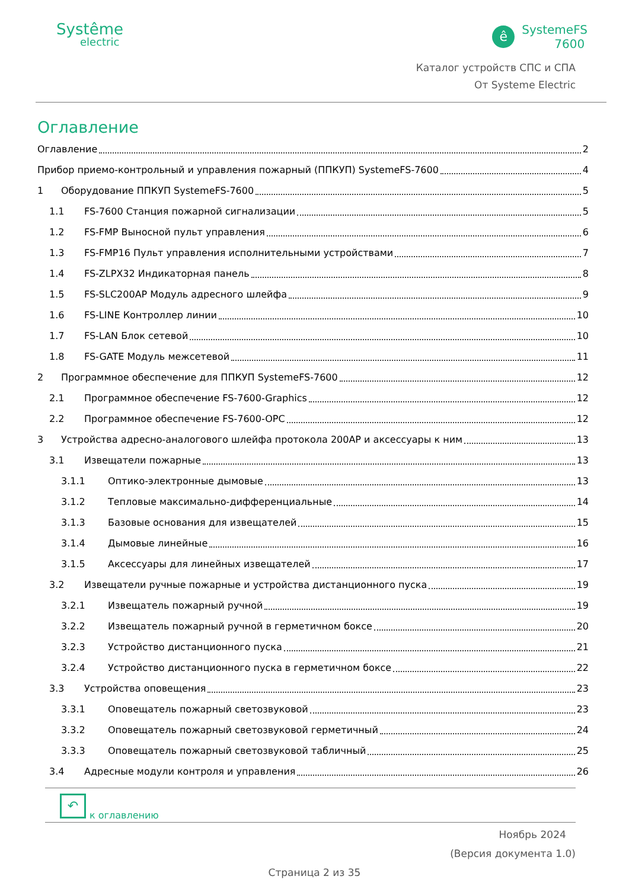Systême
electric
ê
SystemeFS
7600
Каталог устройств СПС и СПА
От Systeme Electric
Оглавление
Оглавление 2
Прибор приемо-контрольный и управления пожарный (ППКУП) SystemeFS-7600 4
1 Оборудование ППКУП SystemeFS-7600 5
1.1 FS-7600 Станция пожарной сигнализации 5
1.2 FS-FMP Выносной пульт управления 6
1.3 FS-FMP16 Пульт управления исполнительными устройствами 7
1.4 FS-ZLPX32 Индикаторная панель 8
1.5 FS-SLC200AP Модуль адресного шлейфа 9
1.6 FS-LINE Контроллер линии 10
1.7 FS-LAN Блок сетевой 10
1.8 FS-GATE Модуль межсетевой 11
2 Программное обеспечение для ППКУП SystemeFS-7600 12
2.1 Программное обеспечение FS-7600-Graphics 12
2.2 Программное обеспечение FS-7600-OPC 12
3 Устройства адресно-аналогового шлейфа протокола 200АР и аксессуары к ним 13
3.1 Извещатели пожарные 13
3.1.1 Оптико-электронные дымовые 13
3.1.2 Тепловые максимально-дифференциальные 14
3.1.3 Базовые основания для извещателей 15
3.1.4 Дымовые линейные 16
3.1.5 Аксессуары для линейных извещателей 17
3.2 Извещатели ручные пожарные и устройства дистанционного пуска 19
3.2.1 Извещатель пожарный ручной 19
3.2.2 Извещатель пожарный ручной в герметичном боксе 20
3.2.3 Устройство дистанционного пуска 21
3.2.4 Устройство дистанционного пуска в герметичном боксе 22
3.3 Устройства оповещения 23
3.3.1 Оповещатель пожарный светозвуковой 23
3.3.2 Оповещатель пожарный светозвуковой герметичный 24
3.3.3 Оповещатель пожарный светозвуковой табличный 25
3.4 Адресные модули контроля и управления 26
↶
к оглавлению
Ноябрь 2024
(Версия документа 1.0)
Страница 2 из 35